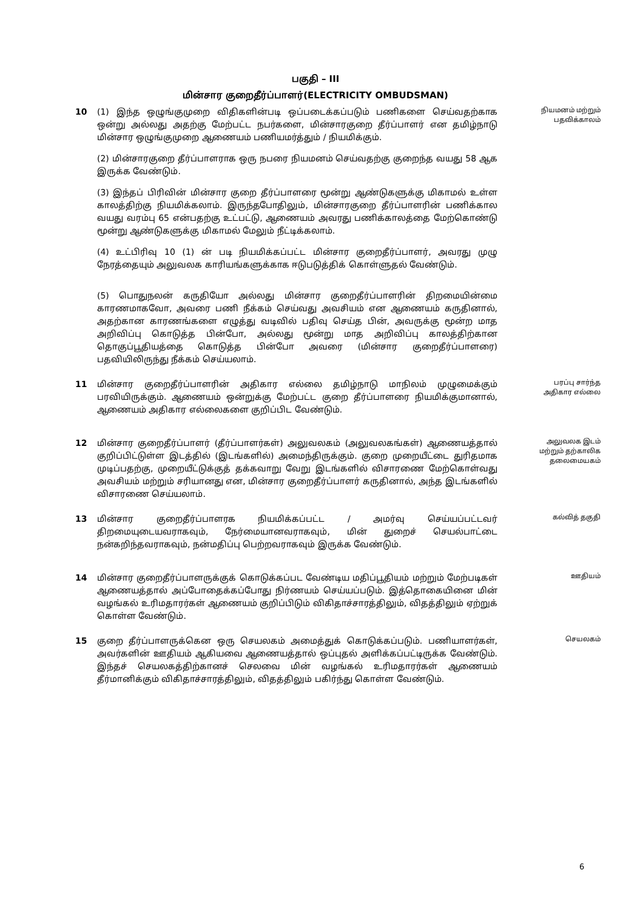பகுதி – III
மின்சார குறைதீர்ப்பாளர்(ELECTRICITY OMBUDSMAN)
10 (1) இந்த ஒழுங்குமுறை விதிகளின்படி ஒப்படைக்கப்படும் பணிகளை செய்வதற்காக ஒன்று அல்லது அதற்கு மேற்பட்ட நபர்களை, மின்சாரகுறை தீர்ப்பாளர் என தமிழ்நாடு மின்சார ஒழுங்குமுறை ஆணையம் பணியமர்த்தும் / நியமிக்கும்.
(2) மின்சாரகுறை தீர்ப்பாளராக ஒரு நபரை நியமனம் செய்வதற்கு குறைந்த வயது 58 ஆக இருக்க வேண்டும்.
(3) இந்தப் பிரிவின் மின்சார குறை தீர்ப்பாளரை மூன்று ஆண்டுகளுக்கு மிகாமல் உள்ள காலத்திற்கு நியமிக்கலாம். இருந்தபோதிலும், மின்சாரகுறை தீர்ப்பாளரின் பணிக்கால வயது வரம்பு 65 என்பதற்கு உட்பட்டு, ஆணையம் அவரது பணிக்காலத்தை மேற்கொண்டு மூன்று ஆண்டுகளுக்கு மிகாமல் மேலும் நீட்டிக்கலாம்.
(4) உட்பிரிவு 10 (1) ன் படி நியமிக்கப்பட்ட மின்சார குறைதீர்ப்பாளர், அவரது முழு நேரத்தையும் அலுவலக காரியங்களுக்காக ஈடுபடுத்திக் கொள்ளுதல் வேண்டும்.
(5) பொதுநலன் கருதியோ அல்லது மின்சார குறைதீர்ப்பாளரின் திறமையின்மை காரணமாகவோ, அவரை பணி நீக்கம் செய்வது அவசியம் என ஆணையம் கருதினால், அதற்கான காரணங்களை எழுத்து வடிவில் பதிவு செய்த பின், அவருக்கு மூன்ற மாத அறிவிப்பு கொடுத்த பின்போ, அல்லது மூன்று மாத அறிவிப்பு காலத்திற்கான தொகுப்பூதியத்தை கொடுத்த பின்போ அவரை (மின்சார குறைதீர்ப்பாளரை) பதவியிலிருந்து நீக்கம் செய்யலாம்.
நியமனம் மற்றும்
பதவிக்காலம்
11 மின்சார குறைதீர்ப்பாளரின் அதிகார எல்லை தமிழ்நாடு மாநிலம் முழுமைக்கும் பரவியிருக்கும். ஆணையம் ஒன்றுக்கு மேற்பட்ட குறை தீர்ப்பாளரை நியமிக்குமானால், ஆணையம் அதிகார எல்லைகளை குறிப்பிட வேண்டும்.
பரப்பு சார்ந்த
அதிகார எல்லை
12 மின்சார குறைதீர்ப்பாளர் (தீர்ப்பாளர்கள்) அலுவலகம் (அலுவலகங்கள்) ஆணையத்தால் குறிப்பிட்டுள்ள இடத்தில் (இடங்களில்) அமைந்திருக்கும். குறை முறையீட்டை துரிதமாக முடிப்பதற்கு, முறையீட்டுக்குத் தக்கவாறு வேறு இடங்களில் விசாரணை மேற்கொள்வது அவசியம் மற்றும் சரியானது என, மின்சார குறைதீர்ப்பாளர் கருதினால், அந்த இடங்களில் விசாரணை செய்யலாம்.
அலுவலக இடம்
மற்றும் தற்காலிக
தலைமையகம்
13 மின்சார குறைதீர்ப்பாளரக நியமிக்கப்பட்ட / அமர்வு செய்யப்பட்டவர் திறமையுடையவராகவும், நேர்மையானவராகவும், மின் துறைச் செயல்பாட்டை நன்கறிந்தவராகவும், நன்மதிப்பு பெற்றவராகவும் இருக்க வேண்டும்.
கல்வித் தகுதி
14 மின்சார குறைதீர்ப்பாளருக்குக் கொடுக்கப்பட வேண்டிய மதிப்பூதியம் மற்றும் மேற்படிகள் ஆணையத்தால் அப்போதைக்கப்போது நிர்ணயம் செய்யப்படும். இத்தொகையினை மின் வழங்கல் உரிமதாரர்கள் ஆணையம் குறிப்பிடும் விகிதாச்சாரத்திலும், விதத்திலும் ஏற்றுக் கொள்ள வேண்டும்.
ஊதியம்
15 குறை தீர்ப்பாளருக்கென ஒரு செயலகம் அமைத்துக் கொடுக்கப்படும். பணியாளர்கள், அவர்களின் ஊதியம் ஆகியவை ஆணையத்தால் ஒப்புதல் அளிக்கப்பட்டிருக்க வேண்டும். இந்தச் செயலகத்திற்கானச் செலவை மின் வழங்கல் உரிமதாரர்கள் ஆணையம் தீர்மானிக்கும் விகிதாச்சாரத்திலும், விதத்திலும் பகிர்ந்து கொள்ள வேண்டும்.
செயலகம்
6